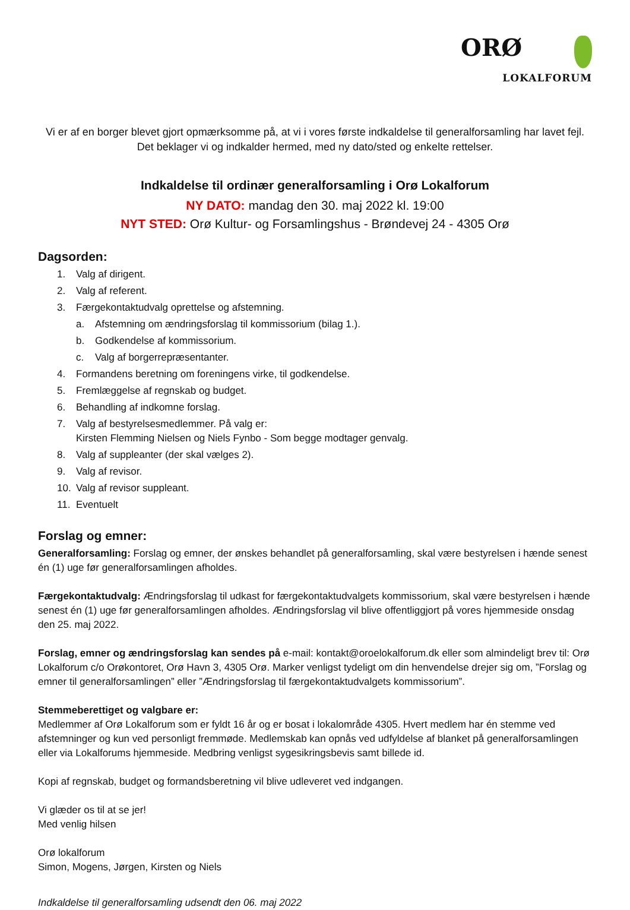ORØ
LOKALFORUM
Vi er af en borger blevet gjort opmærksomme på, at vi i vores første indkaldelse til generalforsamling har lavet fejl. Det beklager vi og indkalder hermed, med ny dato/sted og enkelte rettelser.
Indkaldelse til ordinær generalforsamling i Orø Lokalforum
NY DATO: mandag den 30. maj 2022 kl. 19:00
NYT STED: Orø Kultur- og Forsamlingshus - Brøndevej 24 - 4305 Orø
Dagsorden:
1. Valg af dirigent.
2. Valg af referent.
3. Færgekontaktudvalg oprettelse og afstemning.
a. Afstemning om ændringsforslag til kommissorium (bilag 1.).
b. Godkendelse af kommissorium.
c. Valg af borgerrepræsentanter.
4. Formandens beretning om foreningens virke, til godkendelse.
5. Fremlæggelse af regnskab og budget.
6. Behandling af indkomne forslag.
7. Valg af bestyrelsesmedlemmer. På valg er:
Kirsten Flemming Nielsen og Niels Fynbo - Som begge modtager genvalg.
8. Valg af suppleanter (der skal vælges 2).
9. Valg af revisor.
10. Valg af revisor suppleant.
11. Eventuelt
Forslag og emner:
Generalforsamling: Forslag og emner, der ønskes behandlet på generalforsamling, skal være bestyrelsen i hænde senest én (1) uge før generalforsamlingen afholdes.
Færgekontaktudvalg: Ændringsforslag til udkast for færgekontaktudvalgets kommissorium, skal være bestyrelsen i hænde senest én (1) uge før generalforsamlingen afholdes. Ændringsforslag vil blive offentliggjort på vores hjemmeside onsdag den 25. maj 2022.
Forslag, emner og ændringsforslag kan sendes på e-mail: kontakt@oroelokalforum.dk eller som almindeligt brev til: Orø Lokalforum c/o Orøkontoret, Orø Havn 3, 4305 Orø. Marker venligst tydeligt om din henvendelse drejer sig om, ”Forslag og emner til generalforsamlingen” eller ”Ændringsforslag til færgekontaktudvalgets kommissorium”.
Stemmeberettiget og valgbare er:
Medlemmer af Orø Lokalforum som er fyldt 16 år og er bosat i lokalområde 4305. Hvert medlem har én stemme ved afstemninger og kun ved personligt fremmøde. Medlemskab kan opnås ved udfyldelse af blanket på generalforsamlingen eller via Lokalforums hjemmeside. Medbring venligst sygesikringsbevis samt billede id.
Kopi af regnskab, budget og formandsberetning vil blive udleveret ved indgangen.
Vi glæder os til at se jer!
Med venlig hilsen
Orø lokalforum
Simon, Mogens, Jørgen, Kirsten og Niels
Indkaldelse til generalforsamling udsendt den 06. maj 2022